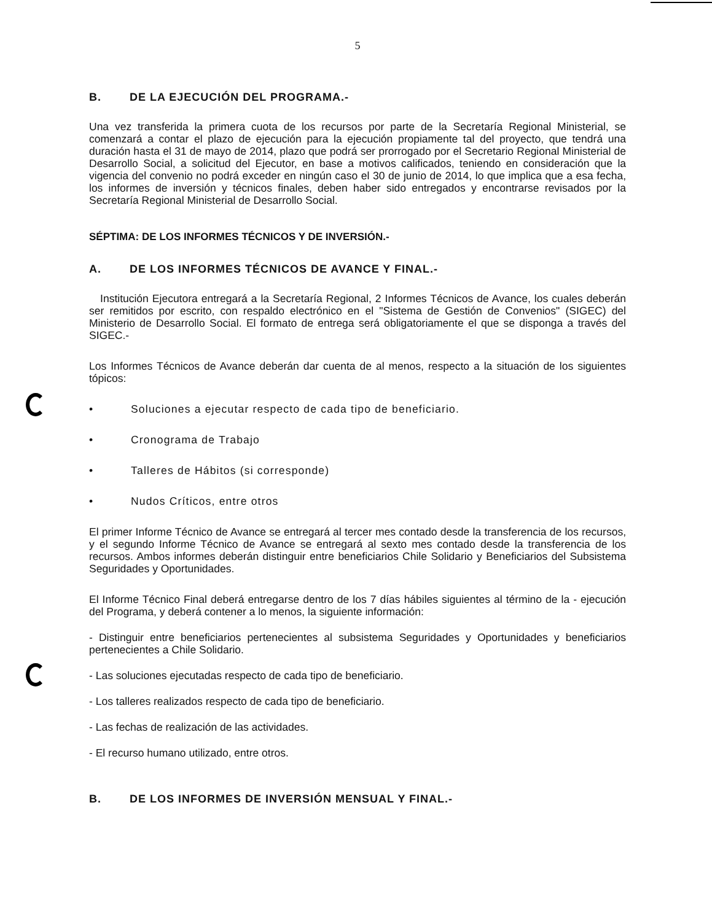5
B. DE LA EJECUCIÓN DEL PROGRAMA.-
Una vez transferida la primera cuota de los recursos por parte de la Secretaría Regional Ministerial, se comenzará a contar el plazo de ejecución para la ejecución propiamente tal del proyecto, que tendrá una duración hasta el 31 de mayo de 2014, plazo que podrá ser prorrogado por el Secretario Regional Ministerial de Desarrollo Social, a solicitud del Ejecutor, en base a motivos calificados, teniendo en consideración que la vigencia del convenio no podrá exceder en ningún caso el 30 de junio de 2014, lo que implica que a esa fecha, los informes de inversión y técnicos finales, deben haber sido entregados y encontrarse revisados por la Secretaría Regional Ministerial de Desarrollo Social.
SÉPTIMA: DE LOS INFORMES TÉCNICOS Y DE INVERSIÓN.-
A. DE LOS INFORMES TÉCNICOS DE AVANCE Y FINAL.-
Institución Ejecutora entregará a la Secretaría Regional, 2 Informes Técnicos de Avance, los cuales deberán ser remitidos por escrito, con respaldo electrónico en el "Sistema de Gestión de Convenios" (SIGEC) del Ministerio de Desarrollo Social. El formato de entrega será obligatoriamente el que se disponga a través del SIGEC.-
Los Informes Técnicos de Avance deberán dar cuenta de al menos, respecto a la situación de los siguientes tópicos:
• Soluciones a ejecutar respecto de cada tipo de beneficiario.
• Cronograma de Trabajo
• Talleres de Hábitos (si corresponde)
• Nudos Críticos, entre otros
El primer Informe Técnico de Avance se entregará al tercer mes contado desde la transferencia de los recursos, y el segundo Informe Técnico de Avance se entregará al sexto mes contado desde la transferencia de los recursos. Ambos informes deberán distinguir entre beneficiarios Chile Solidario y Beneficiarios del Subsistema Seguridades y Oportunidades.
El Informe Técnico Final deberá entregarse dentro de los 7 días hábiles siguientes al término de la - ejecución del Programa, y deberá contener a lo menos, la siguiente información:
- Distinguir entre beneficiarios pertenecientes al subsistema Seguridades y Oportunidades y beneficiarios pertenecientes a Chile Solidario.
- Las soluciones ejecutadas respecto de cada tipo de beneficiario.
- Los talleres realizados respecto de cada tipo de beneficiario.
- Las fechas de realización de las actividades.
- El recurso humano utilizado, entre otros.
B. DE LOS INFORMES DE INVERSIÓN MENSUAL Y FINAL.-